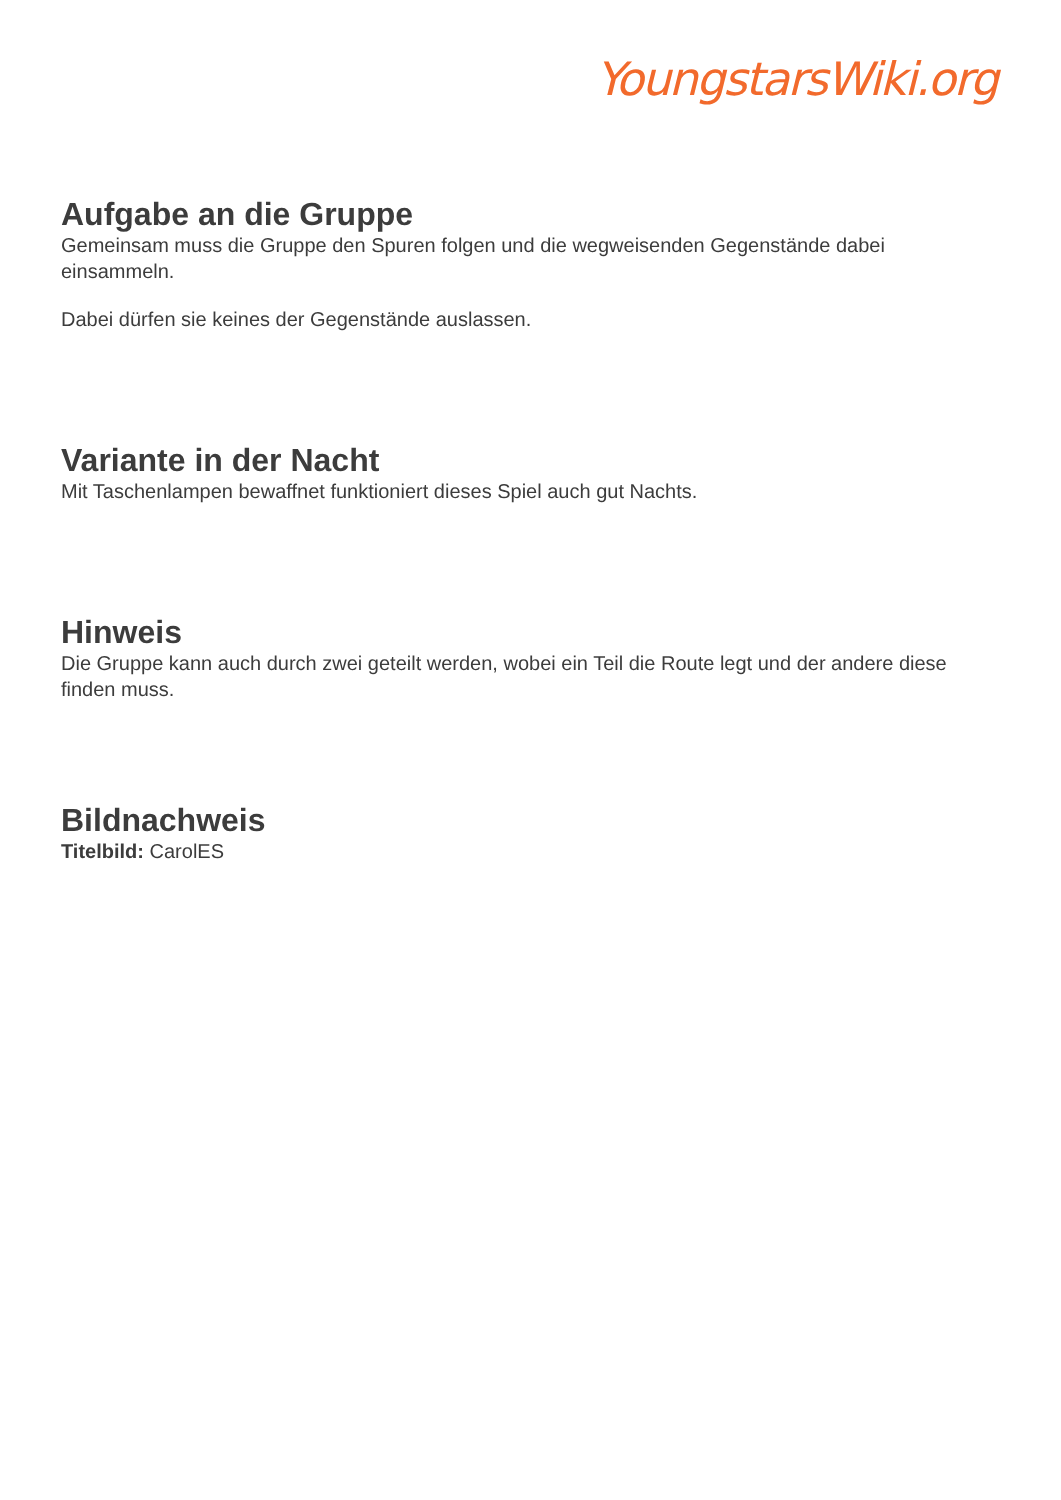YoungstarsWiki.org
Aufgabe an die Gruppe
Gemeinsam muss die Gruppe den Spuren folgen und die wegweisenden Gegenstände dabei einsammeln.
Dabei dürfen sie keines der Gegenstände auslassen.
Variante in der Nacht
Mit Taschenlampen bewaffnet funktioniert dieses Spiel auch gut Nachts.
Hinweis
Die Gruppe kann auch durch zwei geteilt werden, wobei ein Teil die Route legt und der andere diese finden muss.
Bildnachweis
Titelbild: CarolES